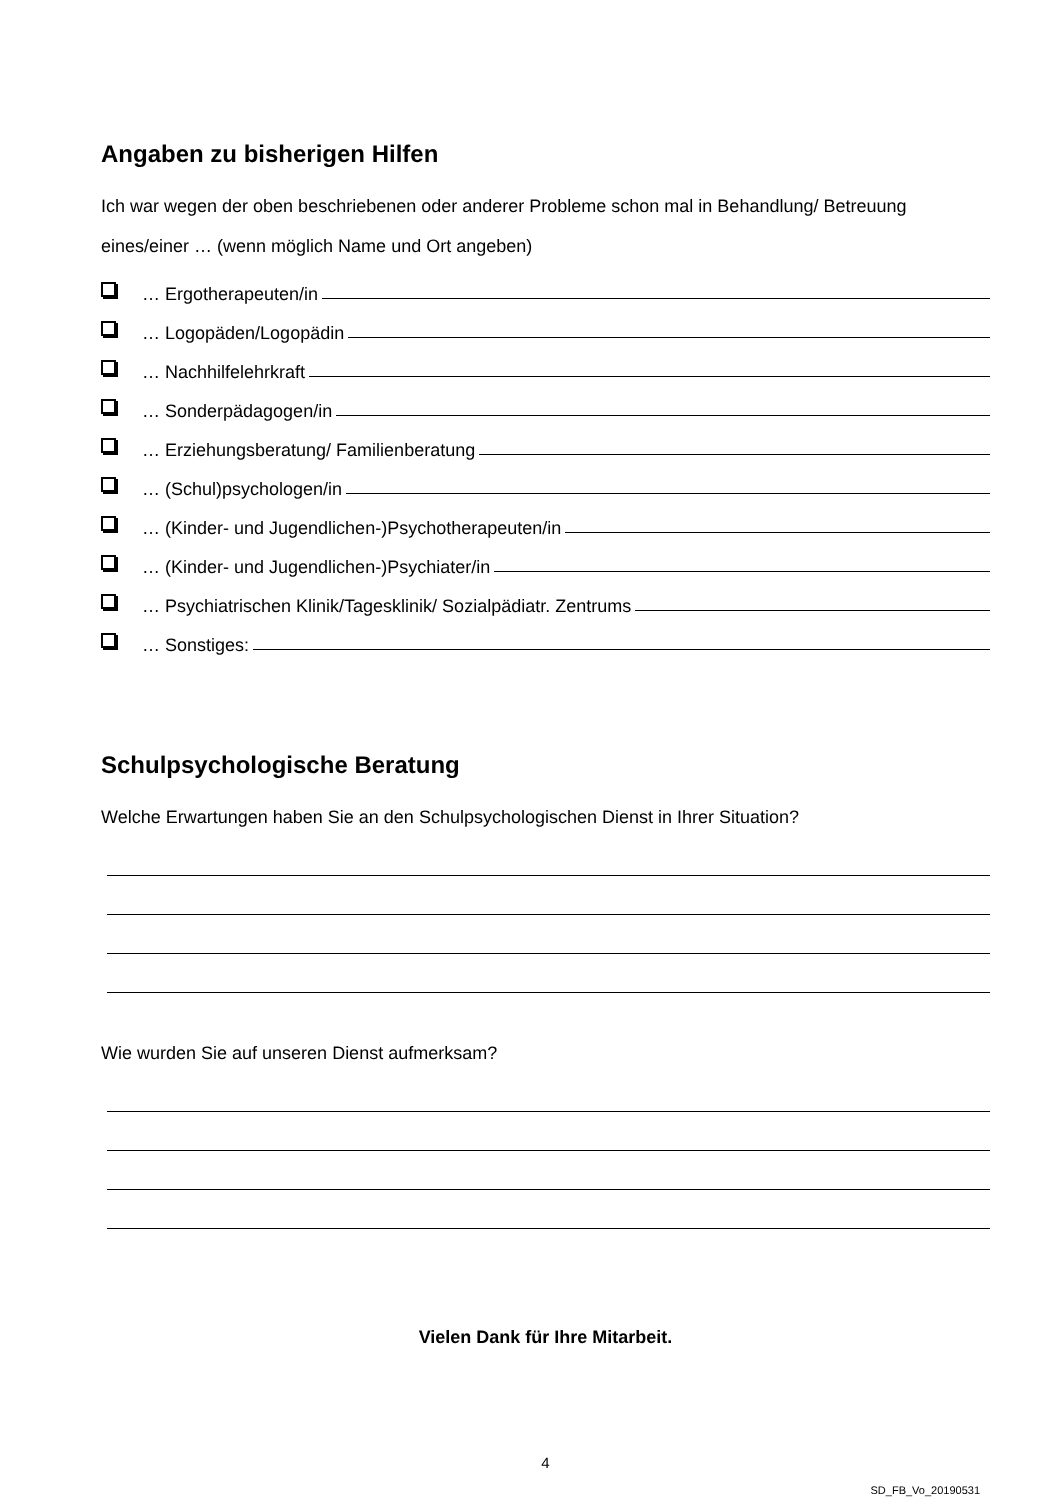Angaben zu bisherigen Hilfen
Ich war wegen der oben beschriebenen oder anderer Probleme schon mal in Behandlung/ Betreuung eines/einer … (wenn möglich Name und Ort angeben)
… Ergotherapeuten/in
… Logopäden/Logopädin
… Nachhilfelehrkraft
… Sonderpädagogen/in
… Erziehungsberatung/ Familienberatung
… (Schul)psychologen/in
… (Kinder- und Jugendlichen-)Psychotherapeuten/in
… (Kinder- und Jugendlichen-)Psychiater/in
… Psychiatrischen Klinik/Tagesklinik/ Sozialpädiatr. Zentrums
… Sonstiges:
Schulpsychologische Beratung
Welche Erwartungen haben Sie an den Schulpsychologischen Dienst in Ihrer Situation?
Wie wurden Sie auf unseren Dienst aufmerksam?
Vielen Dank für Ihre Mitarbeit.
4
SD_FB_Vo_20190531